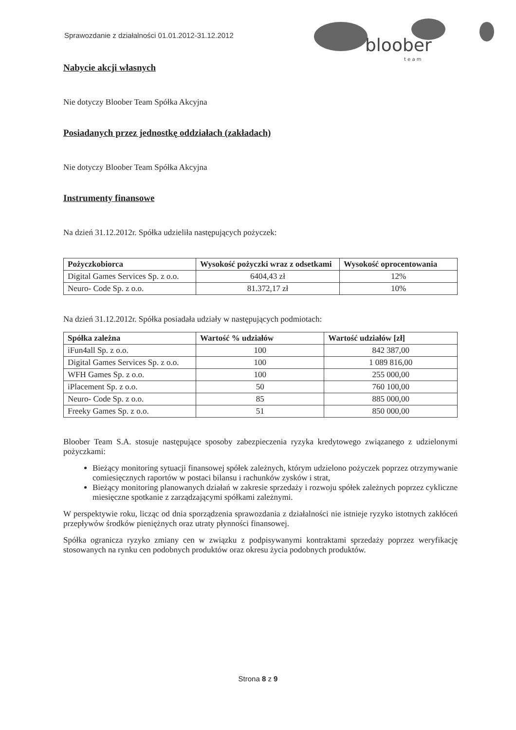Sprawozdanie z działalności 01.01.2012-31.12.2012
bloober
t e a m
Nabycie akcji własnych
Nie dotyczy Bloober Team Spółka Akcyjna
Posiadanych przez jednostkę oddziałach (zakładach)
Nie dotyczy Bloober Team Spółka Akcyjna
Instrumenty finansowe
Na dzień 31.12.2012r. Spółka udzieliła następujących pożyczek:
| Pożyczkobiorca | Wysokość pożyczki wraz z odsetkami | Wysokość oprocentowania |
| --- | --- | --- |
| Digital Games Services Sp. z o.o. | 6404,43 zł | 12% |
| Neuro- Code Sp. z o.o. | 81.372,17 zł | 10% |
Na dzień 31.12.2012r. Spółka posiadała udziały w następujących podmiotach:
| Spółka zależna | Wartość % udziałów | Wartość udziałów [zł] |
| --- | --- | --- |
| iFun4all Sp. z o.o. | 100 | 842 387,00 |
| Digital Games Services Sp. z o.o. | 100 | 1 089 816,00 |
| WFH Games Sp. z o.o. | 100 | 255 000,00 |
| iPlacement Sp. z o.o. | 50 | 760 100,00 |
| Neuro- Code Sp. z o.o. | 85 | 885 000,00 |
| Freeky Games Sp. z o.o. | 51 | 850 000,00 |
Bloober Team S.A. stosuje następujące sposoby zabezpieczenia ryzyka kredytowego związanego z udzielonymi pożyczkami:
Bieżący monitoring sytuacji finansowej spółek zależnych, którym udzielono pożyczek poprzez otrzymywanie comiesięcznych raportów w postaci bilansu i rachunków zysków i strat,
Bieżący monitoring planowanych działań w zakresie sprzedaży i rozwoju spółek zależnych poprzez cykliczne miesięczne spotkanie z zarządzającymi spółkami zależnymi.
W perspektywie roku, licząc od dnia sporządzenia sprawozdania z działalności nie istnieje ryzyko istotnych zakłóceń przepływów środków pieniężnych oraz utraty płynności finansowej.
Spółka ogranicza ryzyko zmiany cen w związku z podpisywanymi kontraktami sprzedaży poprzez weryfikację stosowanych na rynku cen podobnych produktów oraz okresu życia podobnych produktów.
Strona 8 z 9